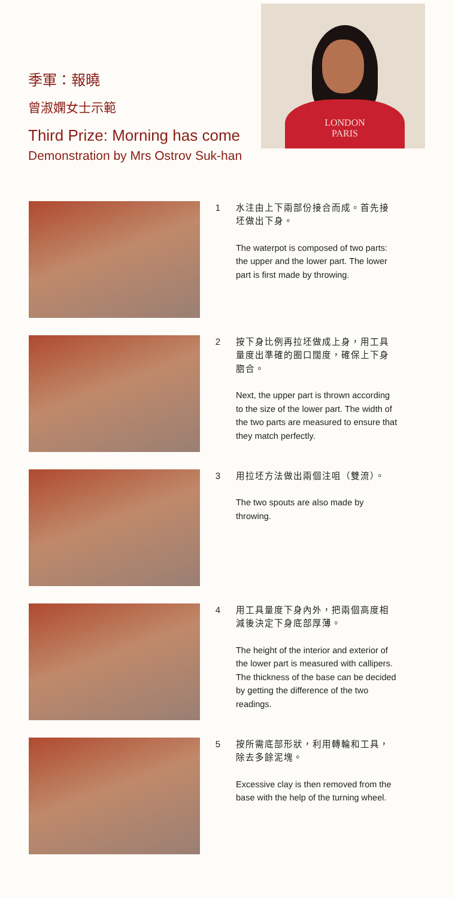季軍：報曉
曾淑嫻女士示範
Third Prize: Morning has come
Demonstration by Mrs Ostrov Suk-han
LONDON
PARIS
1
水注由上下兩部份接合而成。首先接坯做出下身。
The waterpot is composed of two parts: the upper and the lower part. The lower part is first made by throwing.
2
按下身比例再拉坯做成上身，用工具量度出準確的圈口闊度，確保上下身脗合。
Next, the upper part is thrown according to the size of the lower part. The width of the two parts are measured to ensure that they match perfectly.
3
用拉坯方法做出兩個注咀（雙流）。
The two spouts are also made by throwing.
4
用工具量度下身內外，把兩個高度相減後決定下身底部厚薄。
The height of the interior and exterior of the lower part is measured with callipers. The thickness of the base can be decided by getting the difference of the two readings.
5
按所需底部形狀，利用轉輪和工具，除去多餘泥塊。
Excessive clay is then removed from the base with the help of the turning wheel.